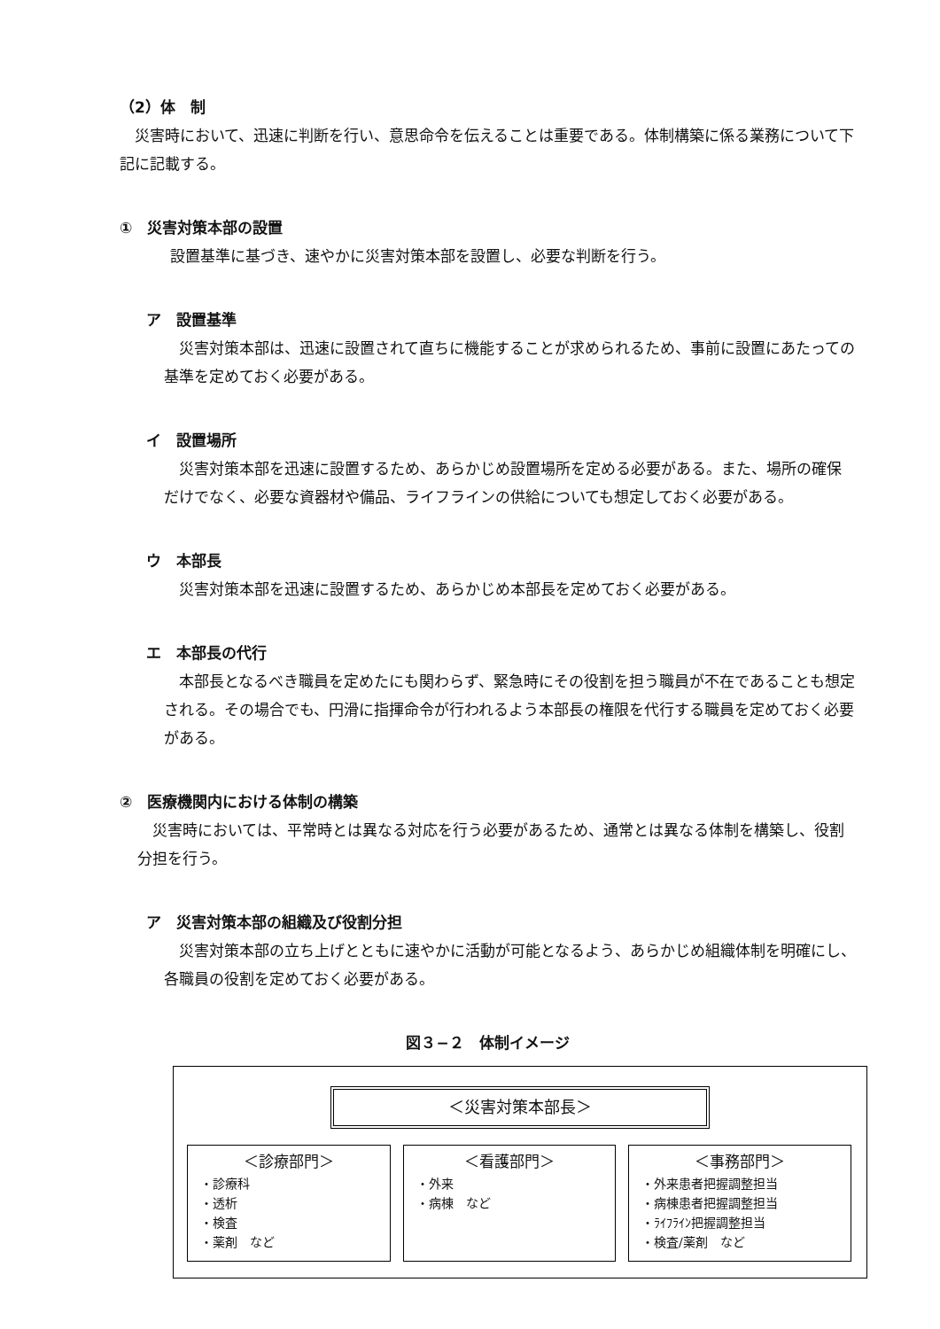（2）体　制
災害時において、迅速に判断を行い、意思命令を伝えることは重要である。体制構築に係る業務について下記に記載する。
①　災害対策本部の設置
設置基準に基づき、速やかに災害対策本部を設置し、必要な判断を行う。
ア　設置基準
災害対策本部は、迅速に設置されて直ちに機能することが求められるため、事前に設置にあたっての基準を定めておく必要がある。
イ　設置場所
災害対策本部を迅速に設置するため、あらかじめ設置場所を定める必要がある。また、場所の確保だけでなく、必要な資器材や備品、ライフラインの供給についても想定しておく必要がある。
ウ　本部長
災害対策本部を迅速に設置するため、あらかじめ本部長を定めておく必要がある。
エ　本部長の代行
本部長となるべき職員を定めたにも関わらず、緊急時にその役割を担う職員が不在であることも想定される。その場合でも、円滑に指揮命令が行われるよう本部長の権限を代行する職員を定めておく必要がある。
②　医療機関内における体制の構築
災害時においては、平常時とは異なる対応を行う必要があるため、通常とは異なる体制を構築し、役割分担を行う。
ア　災害対策本部の組織及び役割分担
災害対策本部の立ち上げとともに速やかに活動が可能となるよう、あらかじめ組織体制を明確にし、各職員の役割を定めておく必要がある。
図３−２　体制イメージ
＜災害対策本部長＞
＜診療部門＞
・診療科
・透析
・検査
・薬剤　など
＜看護部門＞
・外来
・病棟　など
＜事務部門＞
・外来患者把握調整担当
・病棟患者把握調整担当
・ﾗｲﾌﾗｲﾝ把握調整担当
・検査/薬剤　など